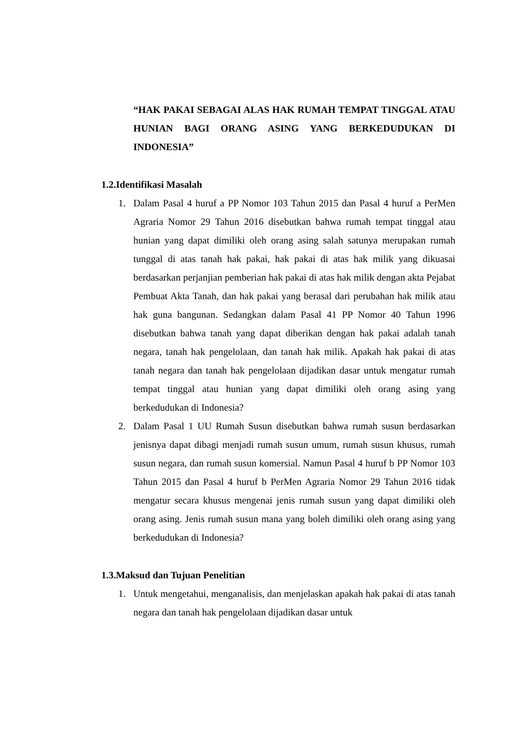“HAK PAKAI SEBAGAI ALAS HAK RUMAH TEMPAT TINGGAL ATAU HUNIAN BAGI ORANG ASING YANG BERKEDUDUKAN DI INDONESIA”
1.2.Identifikasi Masalah
1. Dalam Pasal 4 huruf a PP Nomor 103 Tahun 2015 dan Pasal 4 huruf a PerMen Agraria Nomor 29 Tahun 2016 disebutkan bahwa rumah tempat tinggal atau hunian yang dapat dimiliki oleh orang asing salah satunya merupakan rumah tunggal di atas tanah hak pakai, hak pakai di atas hak milik yang dikuasai berdasarkan perjanjian pemberian hak pakai di atas hak milik dengan akta Pejabat Pembuat Akta Tanah, dan hak pakai yang berasal dari perubahan hak milik atau hak guna bangunan. Sedangkan dalam Pasal 41 PP Nomor 40 Tahun 1996 disebutkan bahwa tanah yang dapat diberikan dengan hak pakai adalah tanah negara, tanah hak pengelolaan, dan tanah hak milik. Apakah hak pakai di atas tanah negara dan tanah hak pengelolaan dijadikan dasar untuk mengatur rumah tempat tinggal atau hunian yang dapat dimiliki oleh orang asing yang berkedudukan di Indonesia?
2. Dalam Pasal 1 UU Rumah Susun disebutkan bahwa rumah susun berdasarkan jenisnya dapat dibagi menjadi rumah susun umum, rumah susun khusus, rumah susun negara, dan rumah susun komersial. Namun Pasal 4 huruf b PP Nomor 103 Tahun 2015 dan Pasal 4 huruf b PerMen Agraria Nomor 29 Tahun 2016 tidak mengatur secara khusus mengenai jenis rumah susun yang dapat dimiliki oleh orang asing. Jenis rumah susun mana yang boleh dimiliki oleh orang asing yang berkedudukan di Indonesia?
1.3.Maksud dan Tujuan Penelitian
1. Untuk mengetahui, menganalisis, dan menjelaskan apakah hak pakai di atas tanah negara dan tanah hak pengelolaan dijadikan dasar untuk